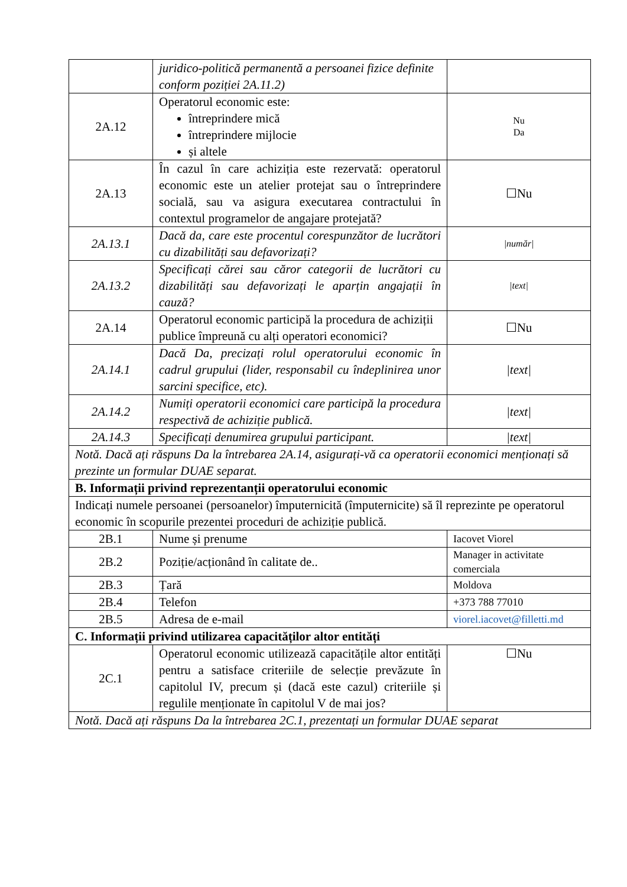| | juridico-politică permanentă a persoanei fizice definite conform poziției 2A.11.2) | |
| 2A.12 | Operatorul economic este: întreprindere mică întreprindere mijlocie și altele | Nu Da |
| 2A.13 | În cazul în care achiziția este rezervată: operatorul economic este un atelier protejat sau o întreprindere socială, sau va asigura executarea contractului în contextul programelor de angajare protejată? | ☐Nu |
| 2A.13.1 | Dacă da, care este procentul corespunzător de lucrători cu dizabilități sau defavorizați? | /număr/ |
| 2A.13.2 | Specificați cărei sau căror categorii de lucrători cu dizabilități sau defavorizați le aparțin angajații în cauză? | /text/ |
| 2A.14 | Operatorul economic participă la procedura de achiziții publice împreună cu alți operatori economici? | ☐Nu |
| 2A.14.1 | Dacă Da, precizați rolul operatorului economic în cadrul grupului (lider, responsabil cu îndeplinirea unor sarcini specifice, etc). | /text/ |
| 2A.14.2 | Numiți operatorii economici care participă la procedura respectivă de achiziție publică. | /text/ |
| 2A.14.3 | Specificați denumirea grupului participant. | /text/ |
| Notă. Dacă ați răspuns Da la întrebarea 2A.14, asigurați-vă ca operatorii economici menționați să prezinte un formular DUAE separat. | | |
| B. Informații privind reprezentanții operatorului economic | | |
| Indicați numele persoanei (persoanelor) împuternicită (împuternicite) să îl reprezinte pe operatorul economic în scopurile prezentei proceduri de achiziție publică. | | |
| 2B.1 | Nume și prenume | Iacovet Viorel |
| 2B.2 | Poziție/acționând în calitate de.. | Manager in activitate comerciala |
| 2B.3 | Țară | Moldova |
| 2B.4 | Telefon | +373 788 77010 |
| 2B.5 | Adresa de e-mail | viorel.iacovet@filletti.md |
| C. Informații privind utilizarea capacităților altor entități | | |
| 2C.1 | Operatorul economic utilizează capacitățile altor entități pentru a satisface criteriile de selecție prevăzute în capitolul IV, precum și (dacă este cazul) criteriile și regulile menționate în capitolul V de mai jos? | ☐Nu |
| Notă. Dacă ați răspuns Da la întrebarea 2C.1, prezentați un formular DUAE separat | | |